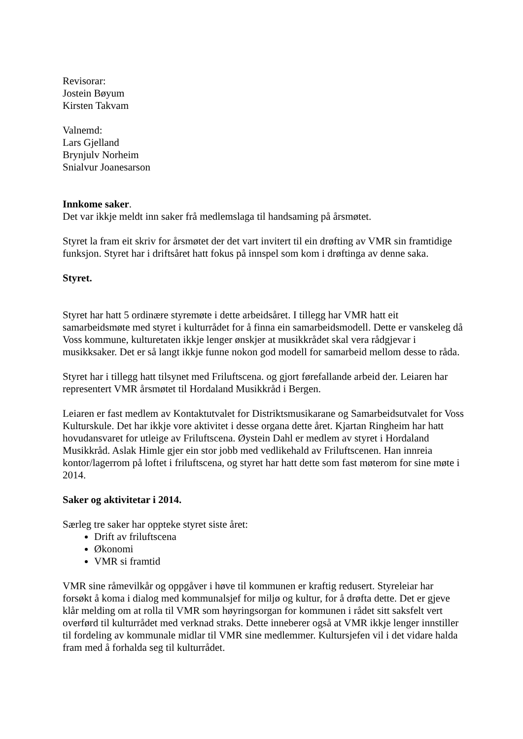Revisorar:
Jostein Bøyum
Kirsten Takvam
Valnemd:
Lars Gjelland
Brynjulv Norheim
Snialvur Joanesarson
Innkome saker.
Det var ikkje meldt inn saker frå medlemslaga til handsaming på årsmøtet.
Styret la fram eit skriv for årsmøtet der det vart invitert til ein drøfting av VMR sin framtidige funksjon. Styret har i driftsåret hatt fokus på innspel som kom i drøftinga av denne saka.
Styret.
Styret har hatt 5 ordinære styremøte i dette arbeidsåret. I tillegg har VMR hatt eit samarbeidsmøte med styret i kulturrådet for å finna ein samarbeidsmodell. Dette er vanskeleg då Voss kommune, kulturetaten ikkje lenger ønskjer at musikkrådet skal vera rådgjevar i musikksaker. Det er så langt ikkje funne nokon god modell for samarbeid mellom desse to råda.
Styret har i tillegg hatt tilsynet med Friluftscena. og gjort førefallande arbeid der. Leiaren har representert VMR årsmøtet til Hordaland Musikkråd i Bergen.
Leiaren er fast medlem av Kontaktutvalet for Distriktsmusikarane og Samarbeidsutvalet for Voss Kulturskule. Det har ikkje vore aktivitet i desse organa dette året. Kjartan Ringheim har hatt hovudansvaret for utleige av Friluftscena. Øystein Dahl er medlem av styret i Hordaland Musikkråd. Aslak Himle gjer ein stor jobb med vedlikehald av Friluftscenen. Han innreia kontor/lagerrom på loftet i friluftscena, og styret har hatt dette som fast møterom for sine møte i 2014.
Saker og aktivitetar i 2014.
Særleg tre saker har oppteke styret siste året:
Drift av friluftscena
Økonomi
VMR si framtid
VMR sine råmevilkår og oppgåver i høve til kommunen er kraftig redusert. Styreleiar har forsøkt å koma i dialog med kommunalsjef for miljø og kultur, for å drøfta dette. Det er gjeve klår melding om at rolla til VMR som høyringsorgan for kommunen i rådet sitt saksfelt vert overførd til kulturrådet med verknad straks. Dette inneberer også at VMR ikkje lenger innstiller til fordeling av kommunale midlar til VMR sine medlemmer. Kultursjefen vil i det vidare halda fram med å forhalda seg til kulturrådet.